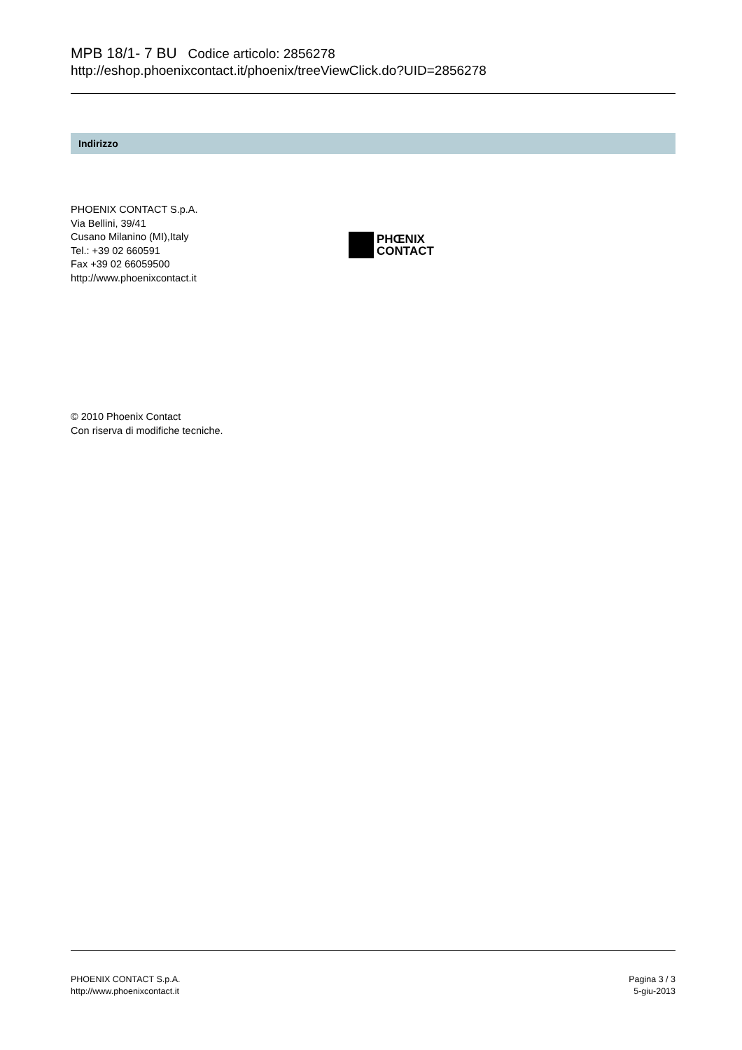MPB 18/1- 7 BU Codice articolo: 2856278
http://eshop.phoenixcontact.it/phoenix/treeViewClick.do?UID=2856278
Indirizzo
PHOENIX CONTACT S.p.A.
Via Bellini, 39/41
Cusano Milanino (MI),Italy
Tel.: +39 02 660591
Fax +39 02 66059500
http://www.phoenixcontact.it
PHŒNIX
CONTACT
© 2010 Phoenix Contact
Con riserva di modifiche tecniche.
PHOENIX CONTACT S.p.A.
http://www.phoenixcontact.it
Pagina 3 / 3
5-giu-2013